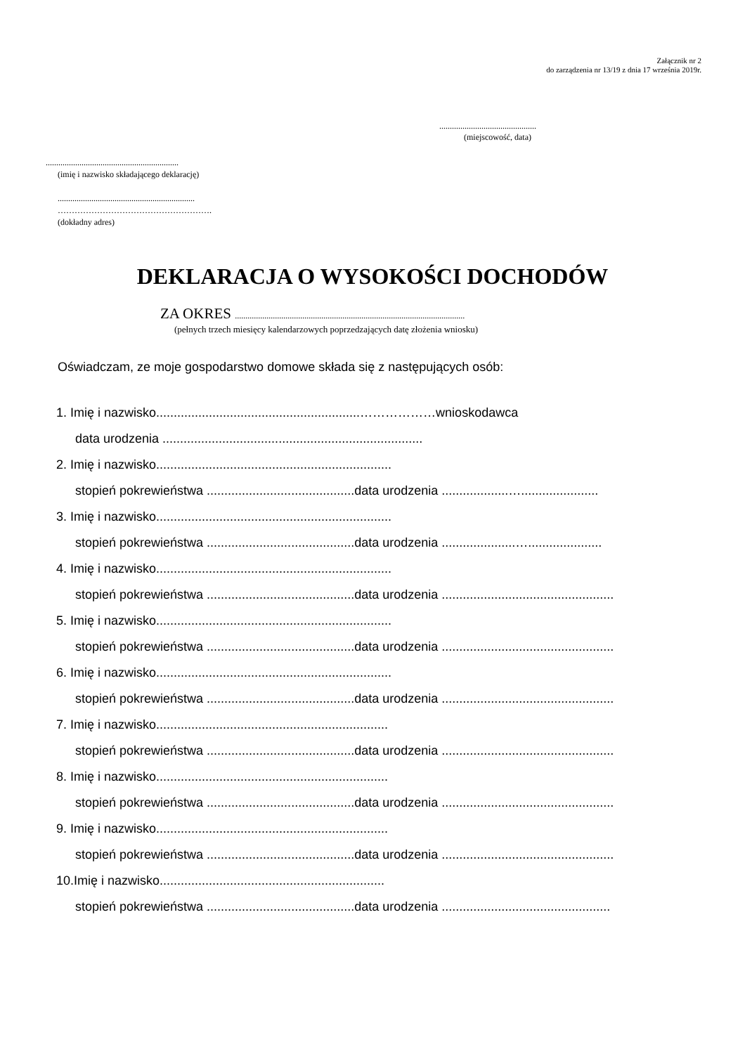Załącznik nr 2
do zarządzenia nr 13/19 z dnia 17 września 2019r.
..............................................
(miejscowość, data)
...............................................................
(imię i nazwisko składającego deklarację)
.................................................................
……………………………………………….
(dokładny adres)
DEKLARACJA O WYSOKOŚCI DOCHODÓW
ZA OKRES .............................................................................................................
(pełnych trzech miesięcy kalendarzowych poprzedzających datę złożenia wniosku)
Oświadczam, ze moje gospodarstwo domowe składa się z następujących osób:
1. Imię i nazwisko..........................................................………………wnioskodawca
data urodzenia ..........................................................................
2. Imię i nazwisko...................................................................
stopień pokrewieństwa ..........................................data urodzenia ...................…......................
3. Imię i nazwisko...................................................................
stopień pokrewieństwa ..........................................data urodzenia .....................….....................
4. Imię i nazwisko...................................................................
stopień pokrewieństwa ..........................................data urodzenia .................................................
5. Imię i nazwisko...................................................................
stopień pokrewieństwa ..........................................data urodzenia .................................................
6. Imię i nazwisko...................................................................
stopień pokrewieństwa ..........................................data urodzenia .................................................
7. Imię i nazwisko..................................................................
stopień pokrewieństwa ..........................................data urodzenia .................................................
8. Imię i nazwisko..................................................................
stopień pokrewieństwa ..........................................data urodzenia .................................................
9. Imię i nazwisko..................................................................
stopień pokrewieństwa ..........................................data urodzenia .................................................
10.Imię i nazwisko................................................................
stopień pokrewieństwa ..........................................data urodzenia ................................................